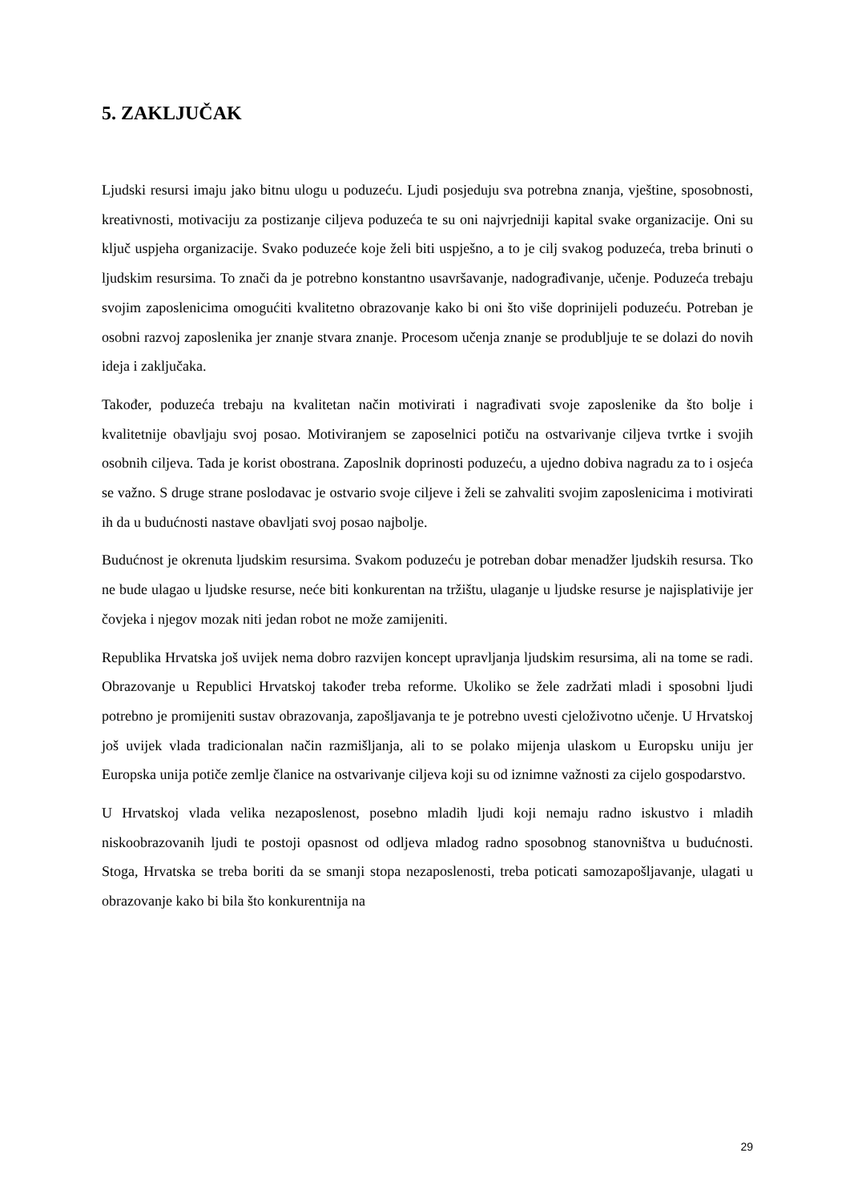5. ZAKLJUČAK
Ljudski resursi imaju jako bitnu ulogu u poduzeću. Ljudi posjeduju sva potrebna znanja, vještine, sposobnosti, kreativnosti, motivaciju za postizanje ciljeva poduzeća te su oni najvrjedniji kapital svake organizacije. Oni su ključ uspjeha organizacije. Svako poduzeće koje želi biti uspješno, a to je cilj svakog poduzeća, treba brinuti o ljudskim resursima. To znači da je potrebno konstantno usavršavanje, nadograđivanje, učenje. Poduzeća trebaju svojim zaposlenicima omogućiti kvalitetno obrazovanje kako bi oni što više doprinijeli poduzeću. Potreban je osobni razvoj zaposlenika jer znanje stvara znanje. Procesom učenja znanje se produbljuje te se dolazi do novih ideja i zaključaka.
Također, poduzeća trebaju na kvalitetan način motivirati i nagrađivati svoje zaposlenike da što bolje i kvalitetnije obavljaju svoj posao. Motiviranjem se zaposelnici potiču na ostvarivanje ciljeva tvrtke i svojih osobnih ciljeva. Tada je korist obostrana. Zaposlnik doprinosti poduzeću, a ujedno dobiva nagradu za to i osjeća se važno. S druge strane poslodavac je ostvario svoje ciljeve i želi se zahvaliti svojim zaposlenicima i motivirati ih da u budućnosti nastave obavljati svoj posao najbolje.
Budućnost je okrenuta ljudskim resursima. Svakom poduzeću je potreban dobar menadžer ljudskih resursa. Tko ne bude ulagao u ljudske resurse, neće biti konkurentan na tržištu, ulaganje u ljudske resurse je najisplativije jer čovjeka i njegov mozak niti jedan robot ne može zamijeniti.
Republika Hrvatska još uvijek nema dobro razvijen koncept upravljanja ljudskim resursima, ali na tome se radi. Obrazovanje u Republici Hrvatskoj također treba reforme. Ukoliko se žele zadržati mladi i sposobni ljudi potrebno je promijeniti sustav obrazovanja, zapošljavanja te je potrebno uvesti cjeloživotno učenje. U Hrvatskoj još uvijek vlada tradicionalan način razmišljanja, ali to se polako mijenja ulaskom u Europsku uniju jer Europska unija potiče zemlje članice na ostvarivanje ciljeva koji su od iznimne važnosti za cijelo gospodarstvo.
U Hrvatskoj vlada velika nezaposlenost, posebno mladih ljudi koji nemaju radno iskustvo i mladih niskoobrazovanih ljudi te postoji opasnost od odljeva mladog radno sposobnog stanovništva u budućnosti. Stoga, Hrvatska se treba boriti da se smanji stopa nezaposlenosti, treba poticati samozapošljavanje, ulagati u obrazovanje kako bi bila što konkurentnija na
29